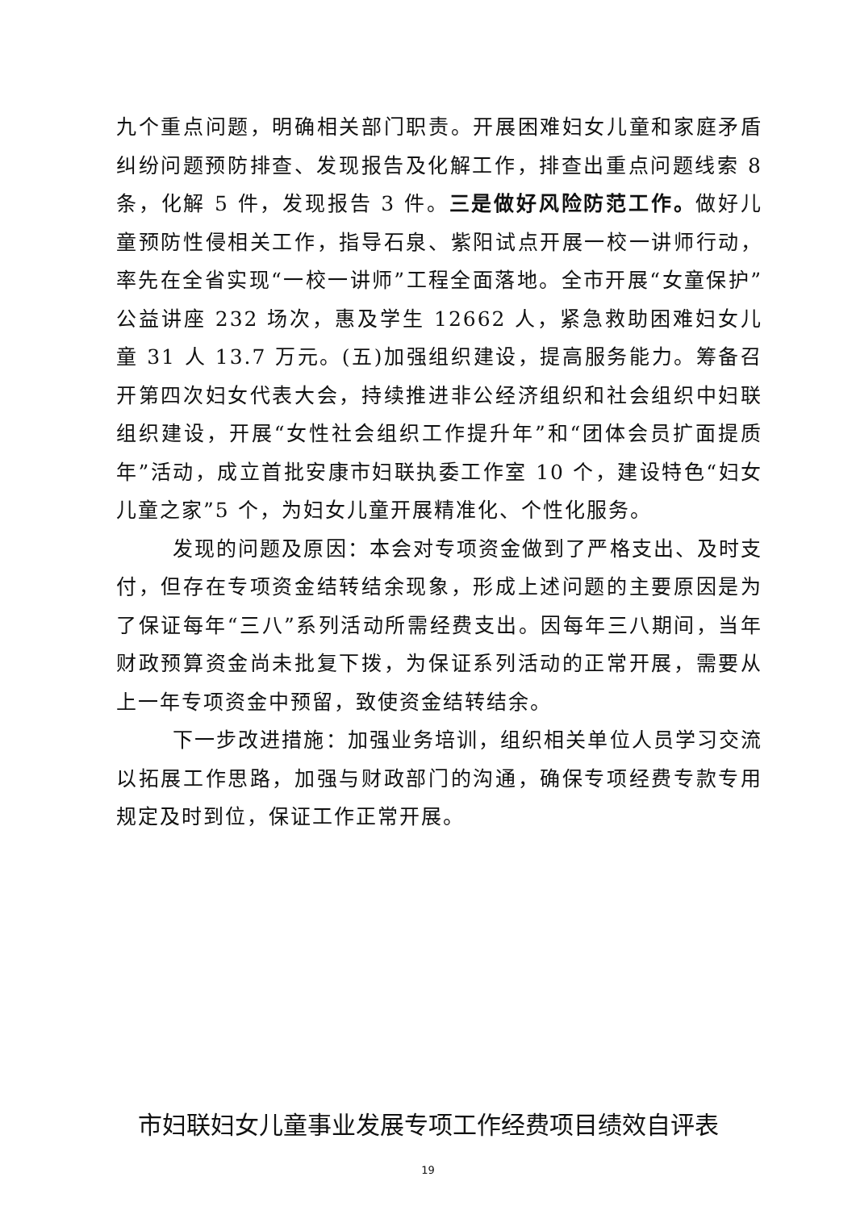九个重点问题，明确相关部门职责。开展困难妇女儿童和家庭矛盾纠纷问题预防排查、发现报告及化解工作，排查出重点问题线索 8 条，化解 5 件，发现报告 3 件。三是做好风险防范工作。做好儿童预防性侵相关工作，指导石泉、紫阳试点开展一校一讲师行动，率先在全省实现“一校一讲师”工程全面落地。全市开展“女童保护”公益讲座 232 场次，惠及学生 12662 人，紧急救助困难妇女儿童 31 人 13.7 万元。(五)加强组织建设，提高服务能力。筹备召开第四次妇女代表大会，持续推进非公经济组织和社会组织中妇联组织建设，开展“女性社会组织工作提升年”和“团体会员扩面提质年”活动，成立首批安康市妇联执委工作室 10 个，建设特色“妇女儿童之家”5 个，为妇女儿童开展精准化、个性化服务。
发现的问题及原因：本会对专项资金做到了严格支出、及时支付，但存在专项资金结转结余现象，形成上述问题的主要原因是为了保证每年“三八”系列活动所需经费支出。因每年三八期间，当年财政预算资金尚未批复下拨，为保证系列活动的正常开展，需要从上一年专项资金中预留，致使资金结转结余。
下一步改进措施：加强业务培训，组织相关单位人员学习交流以拓展工作思路，加强与财政部门的沟通，确保专项经费专款专用规定及时到位，保证工作正常开展。
市妇联妇女儿童事业发展专项工作经费项目绩效自评表
19